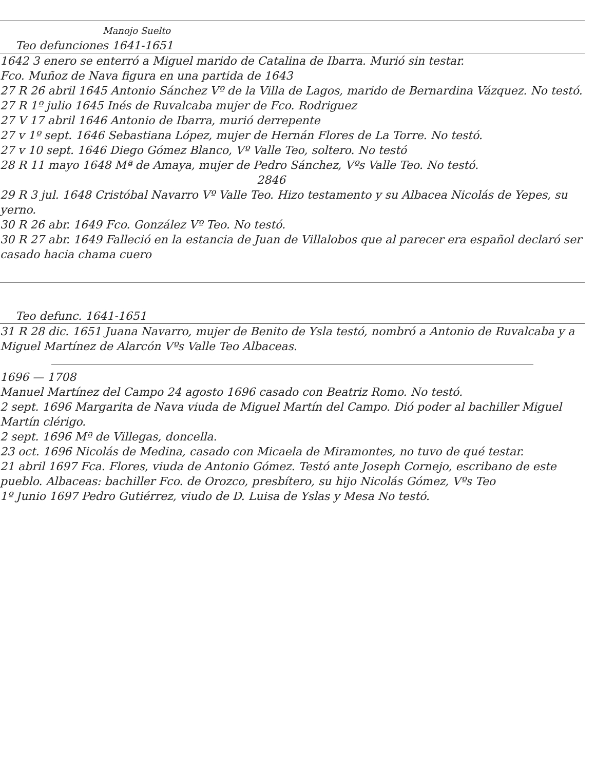Manojo Suelto
Teo defunciones 1641-1651
1642 3 enero se enterró a Miguel marido de Catalina de Ibarra. Murió sin testar.
Fco. Muñoz de Nava figura en una partida de 1643
27 R 26 abril 1645 Antonio Sánchez Vº de la Villa de Lagos, marido de Bernardina Vázquez. No testó.
27 R 1º julio 1645 Inés de Ruvalcaba mujer de Fco. Rodriguez
27 V 17 abril 1646 Antonio de Ibarra, murió derrepente
27 v 1º sept. 1646 Sebastiana López, mujer de Hernán Flores de La Torre. No testó.
27 v 10 sept. 1646 Diego Gómez Blanco, Vº Valle Teo, soltero. No testó
28 R 11 mayo 1648 Mª de Amaya, mujer de Pedro Sánchez, Vºs Valle Teo. No testó.
2846
29 R 3 jul. 1648 Cristóbal Navarro Vº Valle Teo. Hizo testamento y su Albacea Nicolás de Yepes, su yerno.
30 R 26 abr. 1649 Fco. González Vº Teo. No testó.
30 R 27 abr. 1649 Falleció en la estancia de Juan de Villalobos que al parecer era español declaró ser casado hacia chama cuero
Teo defunc. 1641-1651
31 R 28 dic. 1651 Juana Navarro, mujer de Benito de Ysla testó, nombró a Antonio de Ruvalcaba y a Miguel Martínez de Alarcón Vºs Valle Teo Albaceas.
1696 — 1708
Manuel Martínez del Campo 24 agosto 1696 casado con Beatriz Romo. No testó.
2 sept. 1696 Margarita de Nava viuda de Miguel Martín del Campo. Dió poder al bachiller Miguel Martín clérigo.
2 sept. 1696 Mª de Villegas, doncella.
23 oct. 1696 Nicolás de Medina, casado con Micaela de Miramontes, no tuvo de qué testar.
21 abril 1697 Fca. Flores, viuda de Antonio Gómez. Testó ante Joseph Cornejo, escribano de este pueblo. Albaceas: bachiller Fco. de Orozco, presbítero, su hijo Nicolás Gómez, Vºs Teo
1º Junio 1697 Pedro Gutiérrez, viudo de D. Luisa de Yslas y Mesa No testó.